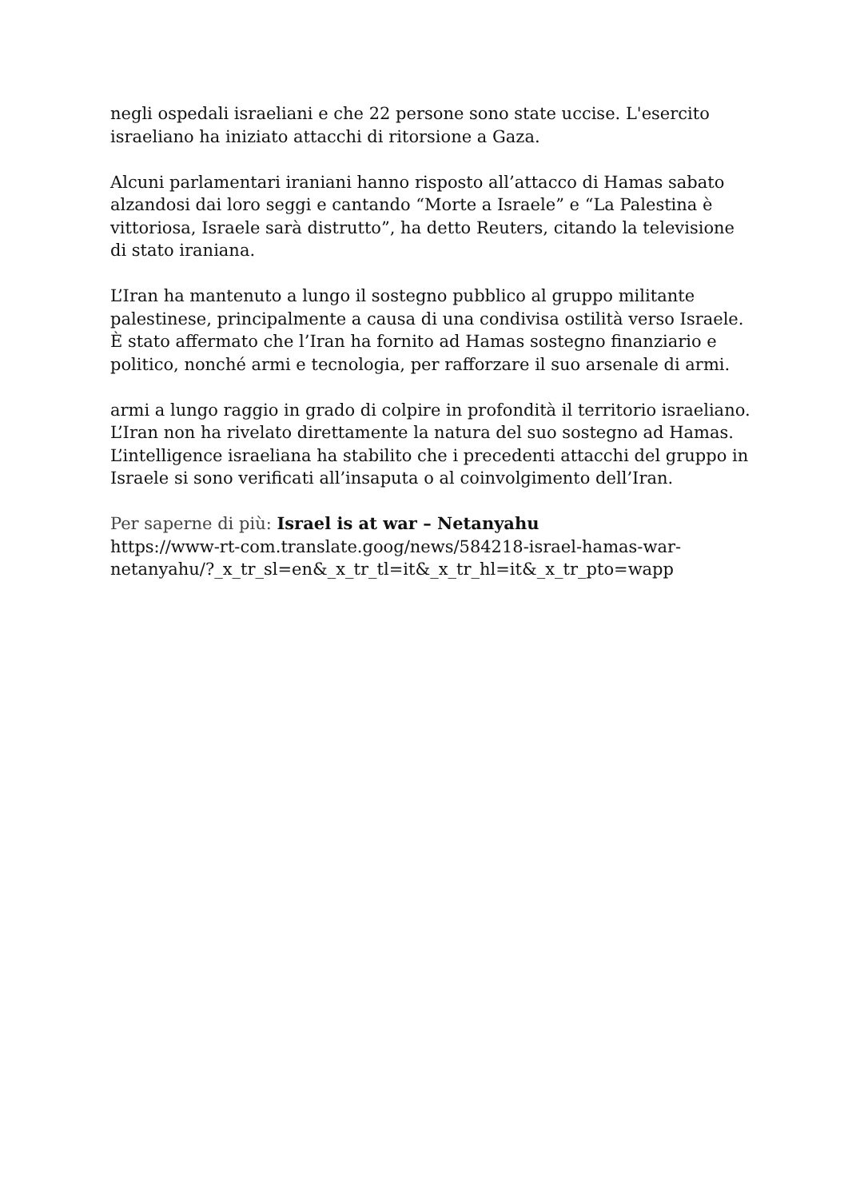negli ospedali israeliani e che 22 persone sono state uccise. L'esercito israeliano ha iniziato attacchi di ritorsione a Gaza.
Alcuni parlamentari iraniani hanno risposto all’attacco di Hamas sabato alzandosi dai loro seggi e cantando “Morte a Israele” e “La Palestina è vittoriosa, Israele sarà distrutto”, ha detto Reuters, citando la televisione di stato iraniana.
L’Iran ha mantenuto a lungo il sostegno pubblico al gruppo militante palestinese, principalmente a causa di una condivisa ostilità verso Israele. È stato affermato che l’Iran ha fornito ad Hamas sostegno finanziario e politico, nonché armi e tecnologia, per rafforzare il suo arsenale di armi.
armi a lungo raggio in grado di colpire in profondità il territorio israeliano.
L’Iran non ha rivelato direttamente la natura del suo sostegno ad Hamas. L’intelligence israeliana ha stabilito che i precedenti attacchi del gruppo in Israele si sono verificati all’insaputa o al coinvolgimento dell’Iran.
Per saperne di più: Israel is at war – Netanyahu
https://www-rt-com.translate.goog/news/584218-israel-hamas-war-netanyahu/?_x_tr_sl=en&_x_tr_tl=it&_x_tr_hl=it&_x_tr_pto=wapp